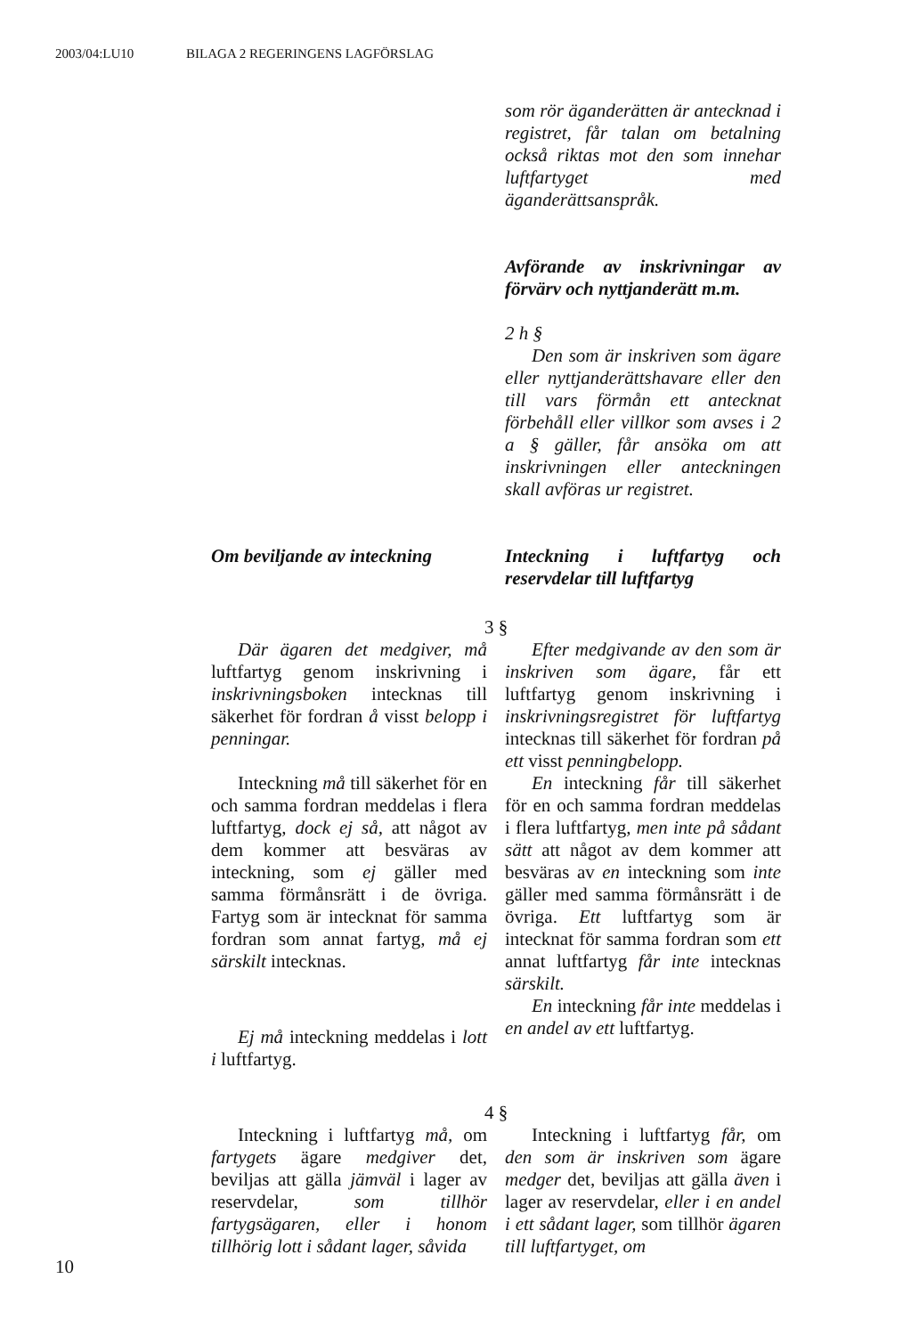2003/04:LU10 BILAGA 2 REGERINGENS LAGFÖRSLAG
som rör äganderätten är antecknad i registret, får talan om betalning också riktas mot den som innehar luftfartyget med äganderättsanspråk.
Avförande av inskrivningar av förvärv och nyttjanderätt m.m.
2 h §
Den som är inskriven som ägare eller nyttjanderättshavare eller den till vars förmån ett antecknat förbehåll eller villkor som avses i 2 a § gäller, får ansöka om att inskrivningen eller anteckningen skall avföras ur registret.
Om beviljande av inteckning
Inteckning i luftfartyg och reservdelar till luftfartyg
3 §
Där ägaren det medgiver, må luftfartyg genom inskrivning i inskrivningsboken intecknas till säkerhet för fordran å visst belopp i penningar.
Inteckning må till säkerhet för en och samma fordran meddelas i flera luftfartyg, dock ej så, att något av dem kommer att besväras av inteckning, som ej gäller med samma förmånsrätt i de övriga. Fartyg som är intecknat för samma fordran som annat fartyg, må ej särskilt intecknas.
Ej må inteckning meddelas i lott i luftfartyg.
Efter medgivande av den som är inskriven som ägare, får ett luftfartyg genom inskrivning i inskrivningsregistret för luftfartyg intecknas till säkerhet för fordran på ett visst penningbelopp.
En inteckning får till säkerhet för en och samma fordran meddelas i flera luftfartyg, men inte på sådant sätt att något av dem kommer att besväras av en inteckning som inte gäller med samma förmånsrätt i de övriga. Ett luftfartyg som är intecknat för samma fordran som ett annat luftfartyg får inte intecknas särskilt.
En inteckning får inte meddelas i en andel av ett luftfartyg.
4 §
Inteckning i luftfartyg må, om fartygets ägare medgiver det, beviljas att gälla jämväl i lager av reservdelar, som tillhör fartygsägaren, eller i honom tillhörig lott i sådant lager, såvida
Inteckning i luftfartyg får, om den som är inskriven som ägare medger det, beviljas att gälla även i lager av reservdelar, eller i en andel i ett sådant lager, som tillhör ägaren till luftfartyget, om
10